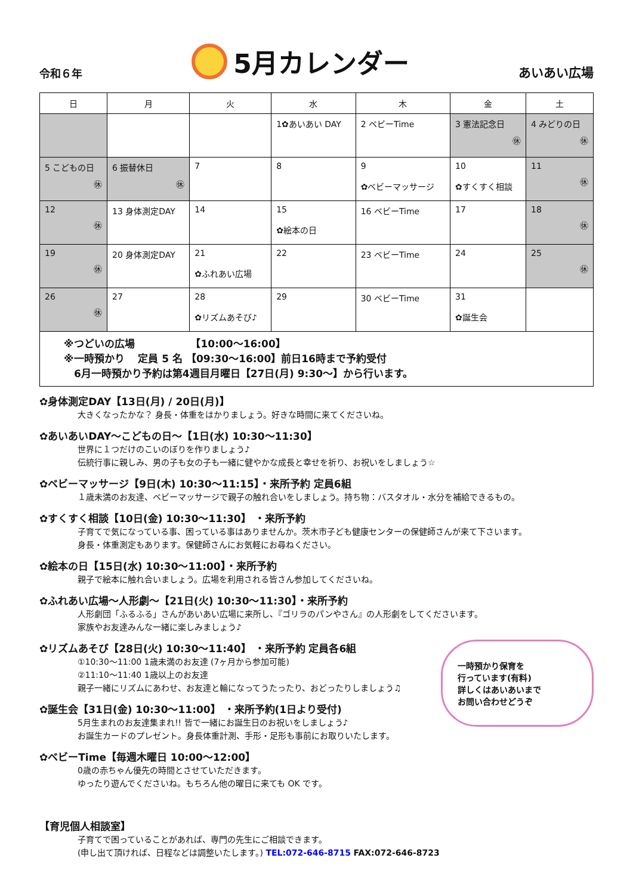令和６年
5月カレンダー
あいあい広場
| 日 | 月 | 火 | 水 | 木 | 金 | 土 |
| --- | --- | --- | --- | --- | --- | --- |
| | | | 1✿あいあい DAY | 2 ベビーTime | 3 憲法記念日 ㊡ | 4 みどりの日 ㊡ |
| 5 こどもの日 ㊡ | 6 振替休日 ㊡ | 7 | 8 | 9 ✿ベビーマッサージ | 10 ✿すくすく相談 | 11 ㊡ |
| 12 ㊡ | 13 身体測定DAY | 14 | 15 ✿絵本の日 | 16 ベビーTime | 17 | 18 ㊡ |
| 19 ㊡ | 20 身体測定DAY | 21 ✿ふれあい広場 | 22 | 23 ベビーTime | 24 | 25 ㊡ |
| 26 ㊡ | 27 | 28 ✿リズムあそび♪ | 29 | 30 ベビーTime | 31 ✿誕生会 | |
| ※つどいの広場 【10:00～16:00】 ※一時預かり 定員 5 名 【09:30～16:00】前日16時まで予約受付 6月一時預かり予約は第4週目月曜日【27日(月) 9:30～】から行います。 | | | | | | |
✿身体測定DAY【13日(月) / 20日(月)】
大きくなったかな？ 身長・体重をはかりましょう。好きな時間に来てくださいね。
✿あいあいDAY～こどもの日～【1日(水) 10:30～11:30】
世界に１つだけのこいのぼりを作りましょう♪
伝統行事に親しみ、男の子も女の子も一緒に健やかな成長と幸せを祈り、お祝いをしましょう☆
✿ベビーマッサージ【9日(木) 10:30～11:15】・来所予約 定員6組
１歳未満のお友達、ベビーマッサージで親子の触れ合いをしましょう。持ち物：バスタオル・水分を補給できるもの。
✿すくすく相談【10日(金) 10:30～11:30】 ・来所予約
子育てで気になっている事、困っている事はありませんか。茨木市子ども健康センターの保健師さんが来て下さいます。
身長・体重測定もあります。保健師さんにお気軽にお尋ねください。
✿絵本の日【15日(水) 10:30～11:00】・来所予約
親子で絵本に触れ合いましょう。広場を利用される皆さん参加してくださいね。
✿ふれあい広場～人形劇～【21日(火) 10:30～11:30】・来所予約
人形劇団「ふるふる」さんがあいあい広場に来所し、『ゴリラのパンやさん』の人形劇をしてくださいます。
家族やお友達みんな一緒に楽しみましょう♪
一時預かり保育を
行っています(有料)
詳しくはあいあいまで
お問い合わせどうぞ
✿リズムあそび【28日(火) 10:30～11:40】 ・来所予約 定員各6組
①10:30～11:00 1歳未満のお友達 (7ヶ月から参加可能)
②11:10～11:40 1歳以上のお友達
親子一緒にリズムにあわせ、お友達と輪になってうたったり、おどったりしましょう♫
✿誕生会【31日(金) 10:30～11:00】 ・来所予約(1日より受付)
5月生まれのお友達集まれ!! 皆で一緒にお誕生日のお祝いをしましょう♪
お誕生カードのプレゼント。身長体重計測、手形・足形も事前にお取りいたします。
✿ベビーTime【毎週木曜日 10:00～12:00】
0歳の赤ちゃん優先の時間とさせていただきます。
ゆったり遊んでくださいね。もちろん他の曜日に来ても OK です。
【育児個人相談室】
子育てで困っていることがあれば、専門の先生にご相談できます。
(申し出て頂ければ、日程などは調整いたします。) TEL:072-646-8715 FAX:072-646-8723